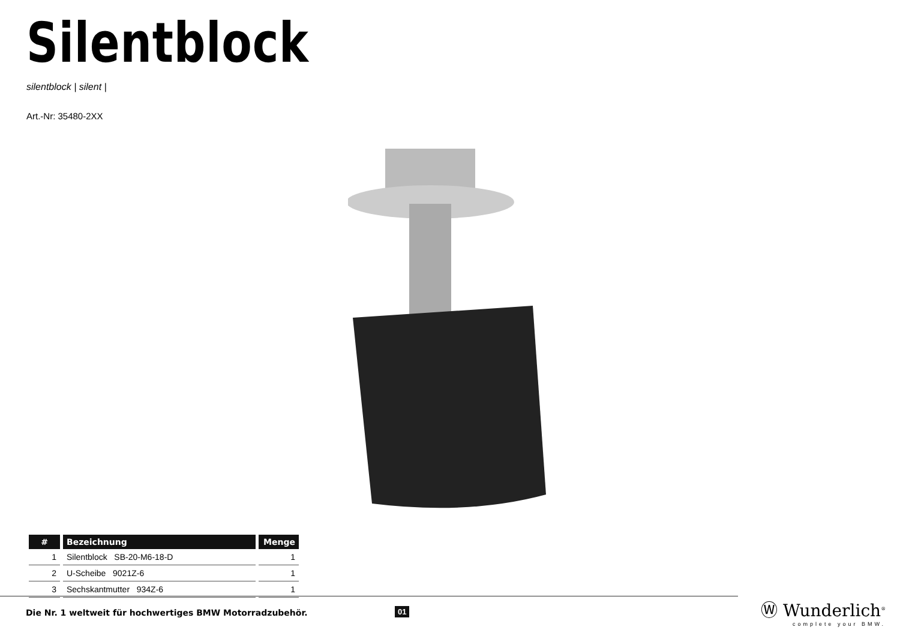Silentblock
silentblock | silent |
Art.-Nr: 35480-2XX
| # | Bezeichnung | Menge |
| --- | --- | --- |
| 1 | Silentblock SB-20-M6-18-D | 1 |
| 2 | U-Scheibe 9021Z-6 | 1 |
| 3 | Sechskantmutter 934Z-6 | 1 |
Die Nr. 1 weltweit für hochwertiges BMW Motorradzubehör.
01
Ⓦ Wunderlich<sup>®</sup>
complete your BMW.